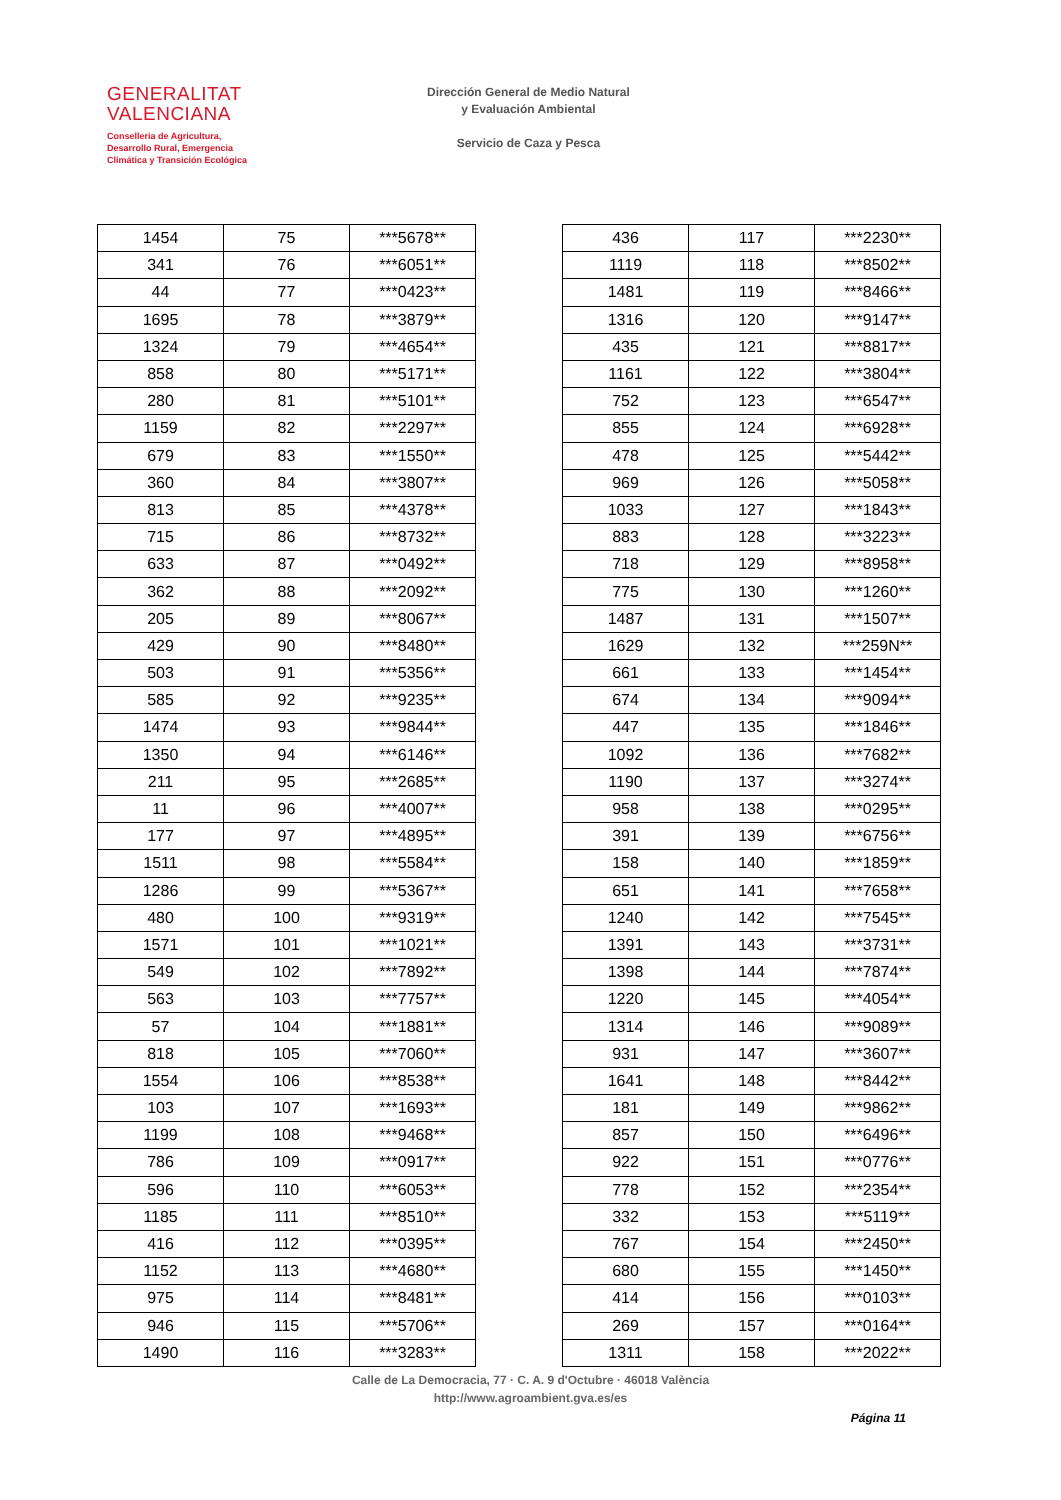GENERALITAT
VALENCIANA
Conselleria de Agricultura,
Desarrollo Rural, Emergencia
Climática y Transición Ecológica
Dirección General de Medio Natural
y Evaluación Ambiental
Servicio de Caza y Pesca
| 1454 | 75 | ***5678** |
| 341 | 76 | ***6051** |
| 44 | 77 | ***0423** |
| 1695 | 78 | ***3879** |
| 1324 | 79 | ***4654** |
| 858 | 80 | ***5171** |
| 280 | 81 | ***5101** |
| 1159 | 82 | ***2297** |
| 679 | 83 | ***1550** |
| 360 | 84 | ***3807** |
| 813 | 85 | ***4378** |
| 715 | 86 | ***8732** |
| 633 | 87 | ***0492** |
| 362 | 88 | ***2092** |
| 205 | 89 | ***8067** |
| 429 | 90 | ***8480** |
| 503 | 91 | ***5356** |
| 585 | 92 | ***9235** |
| 1474 | 93 | ***9844** |
| 1350 | 94 | ***6146** |
| 211 | 95 | ***2685** |
| 11 | 96 | ***4007** |
| 177 | 97 | ***4895** |
| 1511 | 98 | ***5584** |
| 1286 | 99 | ***5367** |
| 480 | 100 | ***9319** |
| 1571 | 101 | ***1021** |
| 549 | 102 | ***7892** |
| 563 | 103 | ***7757** |
| 57 | 104 | ***1881** |
| 818 | 105 | ***7060** |
| 1554 | 106 | ***8538** |
| 103 | 107 | ***1693** |
| 1199 | 108 | ***9468** |
| 786 | 109 | ***0917** |
| 596 | 110 | ***6053** |
| 1185 | 111 | ***8510** |
| 416 | 112 | ***0395** |
| 1152 | 113 | ***4680** |
| 975 | 114 | ***8481** |
| 946 | 115 | ***5706** |
| 1490 | 116 | ***3283** |
| 436 | 117 | ***2230** |
| 1119 | 118 | ***8502** |
| 1481 | 119 | ***8466** |
| 1316 | 120 | ***9147** |
| 435 | 121 | ***8817** |
| 1161 | 122 | ***3804** |
| 752 | 123 | ***6547** |
| 855 | 124 | ***6928** |
| 478 | 125 | ***5442** |
| 969 | 126 | ***5058** |
| 1033 | 127 | ***1843** |
| 883 | 128 | ***3223** |
| 718 | 129 | ***8958** |
| 775 | 130 | ***1260** |
| 1487 | 131 | ***1507** |
| 1629 | 132 | ***259N** |
| 661 | 133 | ***1454** |
| 674 | 134 | ***9094** |
| 447 | 135 | ***1846** |
| 1092 | 136 | ***7682** |
| 1190 | 137 | ***3274** |
| 958 | 138 | ***0295** |
| 391 | 139 | ***6756** |
| 158 | 140 | ***1859** |
| 651 | 141 | ***7658** |
| 1240 | 142 | ***7545** |
| 1391 | 143 | ***3731** |
| 1398 | 144 | ***7874** |
| 1220 | 145 | ***4054** |
| 1314 | 146 | ***9089** |
| 931 | 147 | ***3607** |
| 1641 | 148 | ***8442** |
| 181 | 149 | ***9862** |
| 857 | 150 | ***6496** |
| 922 | 151 | ***0776** |
| 778 | 152 | ***2354** |
| 332 | 153 | ***5119** |
| 767 | 154 | ***2450** |
| 680 | 155 | ***1450** |
| 414 | 156 | ***0103** |
| 269 | 157 | ***0164** |
| 1311 | 158 | ***2022** |
Calle de La Democracia, 77 · C. A. 9 d'Octubre · 46018 València
http://www.agroambient.gva.es/es
Página 11